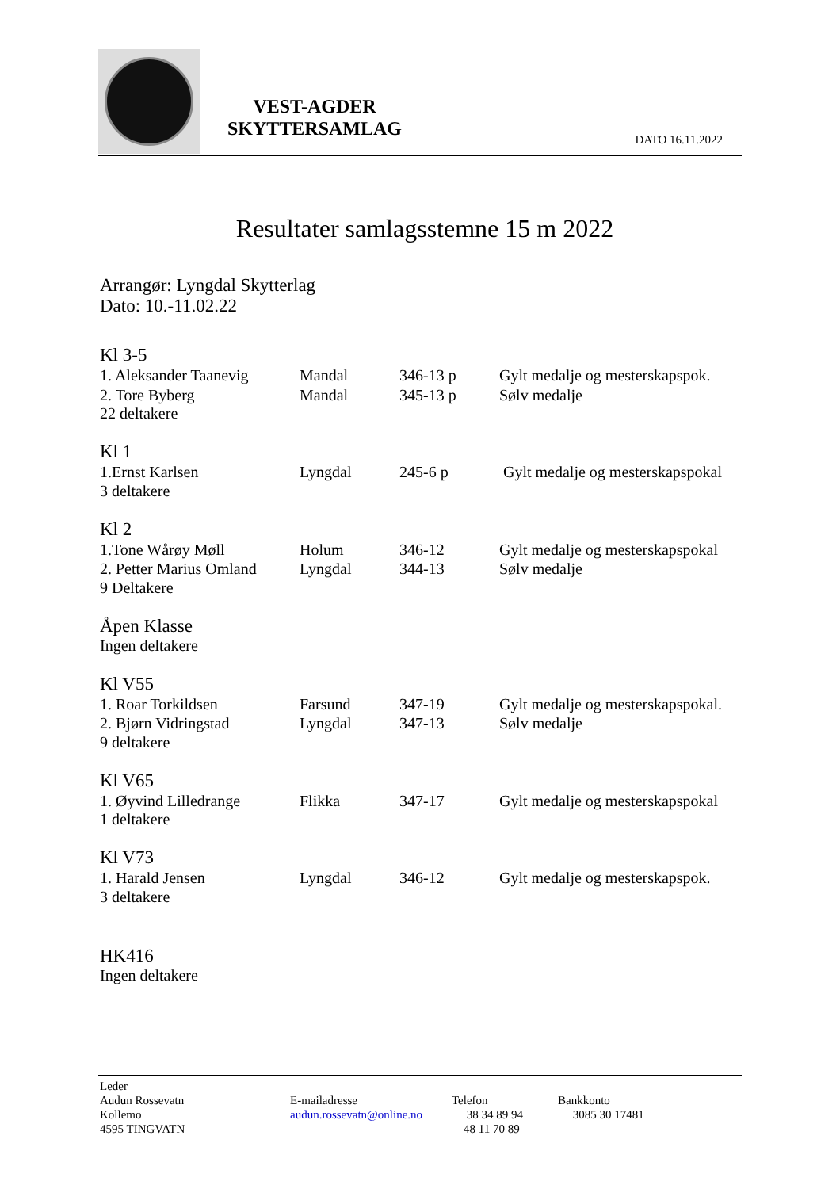VEST-AGDER
SKYTTERSAMLAG
DATO 16.11.2022
Resultater samlagsstemne 15 m 2022
Arrangør: Lyngdal Skytterlag
Dato: 10.-11.02.22
Kl 3-5
1. Aleksander Taanevig Mandal 346-13 p Gylt medalje og mesterskapspok.
2. Tore Byberg Mandal 345-13 p Sølv medalje
22 deltakere
Kl 1
1.Ernst Karlsen Lyngdal 245-6 p Gylt medalje og mesterskapspokal
3 deltakere
Kl 2
1.Tone Wårøy Møll Holum 346-12 Gylt medalje og mesterskapspokal
2. Petter Marius Omland Lyngdal 344-13 Sølv medalje
9 Deltakere
Åpen Klasse
Ingen deltakere
Kl V55
1. Roar Torkildsen Farsund 347-19 Gylt medalje og mesterskapspokal.
2. Bjørn Vidringstad Lyngdal 347-13 Sølv medalje
9 deltakere
Kl V65
1. Øyvind Lilledrange Flikka 347-17 Gylt medalje og mesterskapspokal
1 deltakere
Kl V73
1. Harald Jensen Lyngdal 346-12 Gylt medalje og mesterskapspok.
3 deltakere
HK416
Ingen deltakere
Leder
Audun Rossevatn
Kollemo
4595 TINGVATN
E-mailadresse
audun.rossevatn@online.no
Telefon
38 34 89 94
48 11 70 89
Bankkonto
3085 30 17481